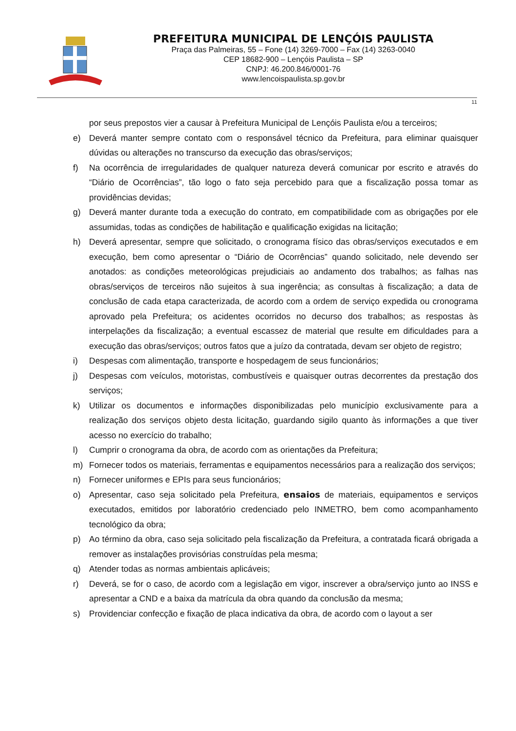PREFEITURA MUNICIPAL DE LENÇÓIS PAULISTA
Praça das Palmeiras, 55 – Fone (14) 3269-7000 – Fax (14) 3263-0040
CEP 18682-900 – Lençóis Paulista – SP
CNPJ: 46.200.846/0001-76
www.lencoispaulista.sp.gov.br
11
por seus prepostos vier a causar à Prefeitura Municipal de Lençóis Paulista e/ou a terceiros;
e) Deverá manter sempre contato com o responsável técnico da Prefeitura, para eliminar quaisquer dúvidas ou alterações no transcurso da execução das obras/serviços;
f) Na ocorrência de irregularidades de qualquer natureza deverá comunicar por escrito e através do “Diário de Ocorrências”, tão logo o fato seja percebido para que a fiscalização possa tomar as providências devidas;
g) Deverá manter durante toda a execução do contrato, em compatibilidade com as obrigações por ele assumidas, todas as condições de habilitação e qualificação exigidas na licitação;
h) Deverá apresentar, sempre que solicitado, o cronograma físico das obras/serviços executados e em execução, bem como apresentar o “Diário de Ocorrências” quando solicitado, nele devendo ser anotados: as condições meteorológicas prejudiciais ao andamento dos trabalhos; as falhas nas obras/serviços de terceiros não sujeitos à sua ingerência; as consultas à fiscalização; a data de conclusão de cada etapa caracterizada, de acordo com a ordem de serviço expedida ou cronograma aprovado pela Prefeitura; os acidentes ocorridos no decurso dos trabalhos; as respostas às interpelações da fiscalização; a eventual escassez de material que resulte em dificuldades para a execução das obras/serviços; outros fatos que a juízo da contratada, devam ser objeto de registro;
i) Despesas com alimentação, transporte e hospedagem de seus funcionários;
j) Despesas com veículos, motoristas, combustíveis e quaisquer outras decorrentes da prestação dos serviços;
k) Utilizar os documentos e informações disponibilizadas pelo município exclusivamente para a realização dos serviços objeto desta licitação, guardando sigilo quanto às informações a que tiver acesso no exercício do trabalho;
l) Cumprir o cronograma da obra, de acordo com as orientações da Prefeitura;
m) Fornecer todos os materiais, ferramentas e equipamentos necessários para a realização dos serviços;
n) Fornecer uniformes e EPIs para seus funcionários;
o) Apresentar, caso seja solicitado pela Prefeitura, ensaios de materiais, equipamentos e serviços executados, emitidos por laboratório credenciado pelo INMETRO, bem como acompanhamento tecnológico da obra;
p) Ao término da obra, caso seja solicitado pela fiscalização da Prefeitura, a contratada ficará obrigada a remover as instalações provisórias construídas pela mesma;
q) Atender todas as normas ambientais aplicáveis;
r) Deverá, se for o caso, de acordo com a legislação em vigor, inscrever a obra/serviço junto ao INSS e apresentar a CND e a baixa da matrícula da obra quando da conclusão da mesma;
s) Providenciar confecção e fixação de placa indicativa da obra, de acordo com o layout a ser